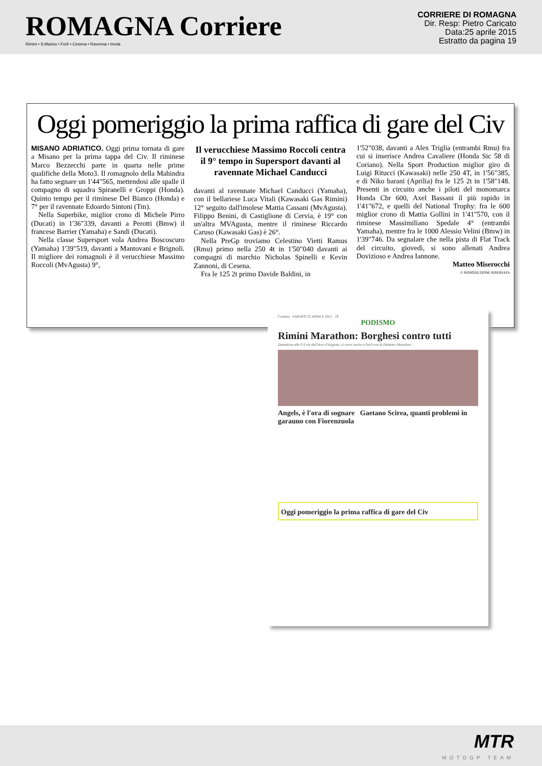ROMAGNA Corriere
Rimini • S.Marino • Forlì • Cesena • Ravenna • Imola
CORRIERE DI ROMAGNA
Dir. Resp: Pietro Caricato
Data:25 aprile 2015
Estratto da pagina 19
Oggi pomeriggio la prima raffica di gare del Civ
MISANO ADRIATICO. Oggi prima tornata di gare a Misano per la prima tappa del Civ. Il riminese Marco Bezzecchi parte in quarta nelle prime qualifiche della Moto3. Il romagnolo della Mahindra ha fatto segnare un 1'44"565, mettendosi alle spalle il compagno di squadra Spiranelli e Groppi (Honda). Quinto tempo per il riminese Del Bianco (Honda) e 7° per il ravennate Edoardo Sintoni (Tm).
Nella Superbike, miglior crono di Michele Pirro (Ducati) in 1'36"339, davanti a Perotti (Bmw) il francese Barrier (Yamaha) e Sandi (Ducati).
Nella classe Supersport vola Andrea Boscoscuro (Yamaha) 1'39"519, davanti a Mantovani e Brignoli. Il migliore dei romagnoli è il verucchiese Massimo Roccoli (MvAgusta) 9°,
Il verucchiese Massimo Roccoli centra il 9° tempo in Supersport davanti al ravennate Michael Canducci
davanti al ravennate Michael Canducci (Yamaha), con il bellariese Luca Vitali (Kawasaki Gas Rimini) 12° seguito dall'imolese Mattia Cassani (MvAgusta). Filippo Benini, di Castiglione di Cervia, è 19° con un'altra MVAgusta, mentre il riminese Riccardo Caruso (Kawasaki Gas) è 26°.
Nella PreGp troviamo Celestino Vietti Ramus (Rmu) primo nella 250 4t in 1'50"040 davanti ai compagni di marchio Nicholas Spinelli e Kevin Zannoni, di Cesena.
Fra le 125 2t primo Davide Baldini, in
1'52"038, davanti a Alex Triglia (entrambi Rmu) fra cui si inserisce Andrea Cavaliere (Honda Sic 58 di Coriano). Nella Sport Production miglior giro di Luigi Ritucci (Kawasaki) nelle 250 4T, in 1'56"385, e di Niko barani (Aprilia) fra le 125 2t in 1'58"148. Presenti in circuito anche i piloti del monomarca Honda Cbr 600, Axel Bassani il più rapido in 1'41"672, e quelli del National Trophy: fra le 600 miglior crono di Mattia Gollini in 1'41"570, con il riminese Massimiliano Spedale 4° (entrambi Yamaha), mentre fra le 1000 Alessio Velini (Bmw) in 1'39"746. Da segnalare che nella pista di Flat Track del circuito, giovedì, si sono allenati Andrea Dovizioso e Andrea Iannone.
Matteo Miserocchi
© RIPRODUZIONE RISERVATA
Corriere SABATO 25 APRILE 2015 19
PODISMO
Rimini Marathon: Borghesi contro tutti
Domattina alle 9 il via dall'Arco d'Augusto, si corre anche a Forlì con la Diabetes Marathon
Angels, è l'ora di sognare Gaetano Scirea, quanti problemi in garauno con Fiorenzuola
Oggi pomeriggio la prima raffica di gare del Civ
MTR
MOTOGP TEAM